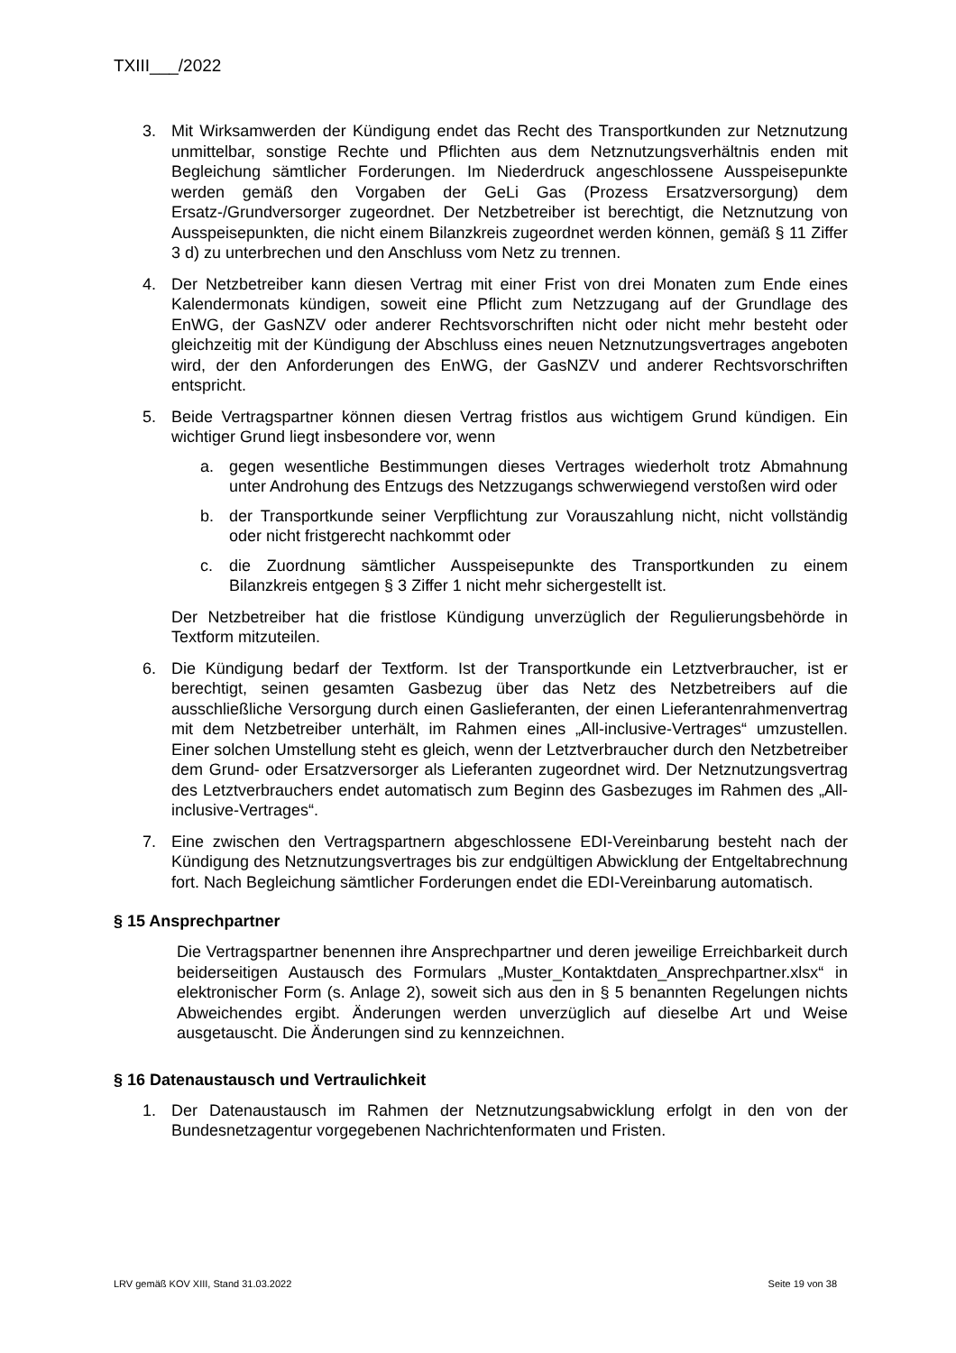TXIII___/2022
3. Mit Wirksamwerden der Kündigung endet das Recht des Transportkunden zur Netznutzung unmittelbar, sonstige Rechte und Pflichten aus dem Netznutzungsverhältnis enden mit Begleichung sämtlicher Forderungen. Im Niederdruck angeschlossene Ausspeisepunkte werden gemäß den Vorgaben der GeLi Gas (Prozess Ersatzversorgung) dem Ersatz-/Grundversorger zugeordnet. Der Netzbetreiber ist berechtigt, die Netznutzung von Ausspeisepunkten, die nicht einem Bilanzkreis zugeordnet werden können, gemäß § 11 Ziffer 3 d) zu unterbrechen und den Anschluss vom Netz zu trennen.
4. Der Netzbetreiber kann diesen Vertrag mit einer Frist von drei Monaten zum Ende eines Kalendermonats kündigen, soweit eine Pflicht zum Netzzugang auf der Grundlage des EnWG, der GasNZV oder anderer Rechtsvorschriften nicht oder nicht mehr besteht oder gleichzeitig mit der Kündigung der Abschluss eines neuen Netznutzungsvertrages angeboten wird, der den Anforderungen des EnWG, der GasNZV und anderer Rechtsvorschriften entspricht.
5. Beide Vertragspartner können diesen Vertrag fristlos aus wichtigem Grund kündigen. Ein wichtiger Grund liegt insbesondere vor, wenn
a. gegen wesentliche Bestimmungen dieses Vertrages wiederholt trotz Abmahnung unter Androhung des Entzugs des Netzzugangs schwerwiegend verstoßen wird oder
b. der Transportkunde seiner Verpflichtung zur Vorauszahlung nicht, nicht vollständig oder nicht fristgerecht nachkommt oder
c. die Zuordnung sämtlicher Ausspeisepunkte des Transportkunden zu einem Bilanzkreis entgegen § 3 Ziffer 1 nicht mehr sichergestellt ist.
Der Netzbetreiber hat die fristlose Kündigung unverzüglich der Regulierungsbehörde in Textform mitzuteilen.
6. Die Kündigung bedarf der Textform. Ist der Transportkunde ein Letztverbraucher, ist er berechtigt, seinen gesamten Gasbezug über das Netz des Netzbetreibers auf die ausschließliche Versorgung durch einen Gaslieferanten, der einen Lieferantenrahmenvertrag mit dem Netzbetreiber unterhält, im Rahmen eines „All-inclusive-Vertrages“ umzustellen. Einer solchen Umstellung steht es gleich, wenn der Letztverbraucher durch den Netzbetreiber dem Grund- oder Ersatzversorger als Lieferanten zugeordnet wird. Der Netznutzungsvertrag des Letztverbrauchers endet automatisch zum Beginn des Gasbezuges im Rahmen des „All-inclusive-Vertrages“.
7. Eine zwischen den Vertragspartnern abgeschlossene EDI-Vereinbarung besteht nach der Kündigung des Netznutzungsvertrages bis zur endgültigen Abwicklung der Entgeltabrechnung fort. Nach Begleichung sämtlicher Forderungen endet die EDI-Vereinbarung automatisch.
§ 15 Ansprechpartner
Die Vertragspartner benennen ihre Ansprechpartner und deren jeweilige Erreichbarkeit durch beiderseitigen Austausch des Formulars „Muster_Kontaktdaten_Ansprechpartner.xlsx“ in elektronischer Form (s. Anlage 2), soweit sich aus den in § 5 benannten Regelungen nichts Abweichendes ergibt. Änderungen werden unverzüglich auf dieselbe Art und Weise ausgetauscht. Die Änderungen sind zu kennzeichnen.
§ 16 Datenaustausch und Vertraulichkeit
1. Der Datenaustausch im Rahmen der Netznutzungsabwicklung erfolgt in den von der Bundesnetzagentur vorgegebenen Nachrichtenformaten und Fristen.
LRV gemäß KOV XIII, Stand 31.03.2022 Seite 19 von 38